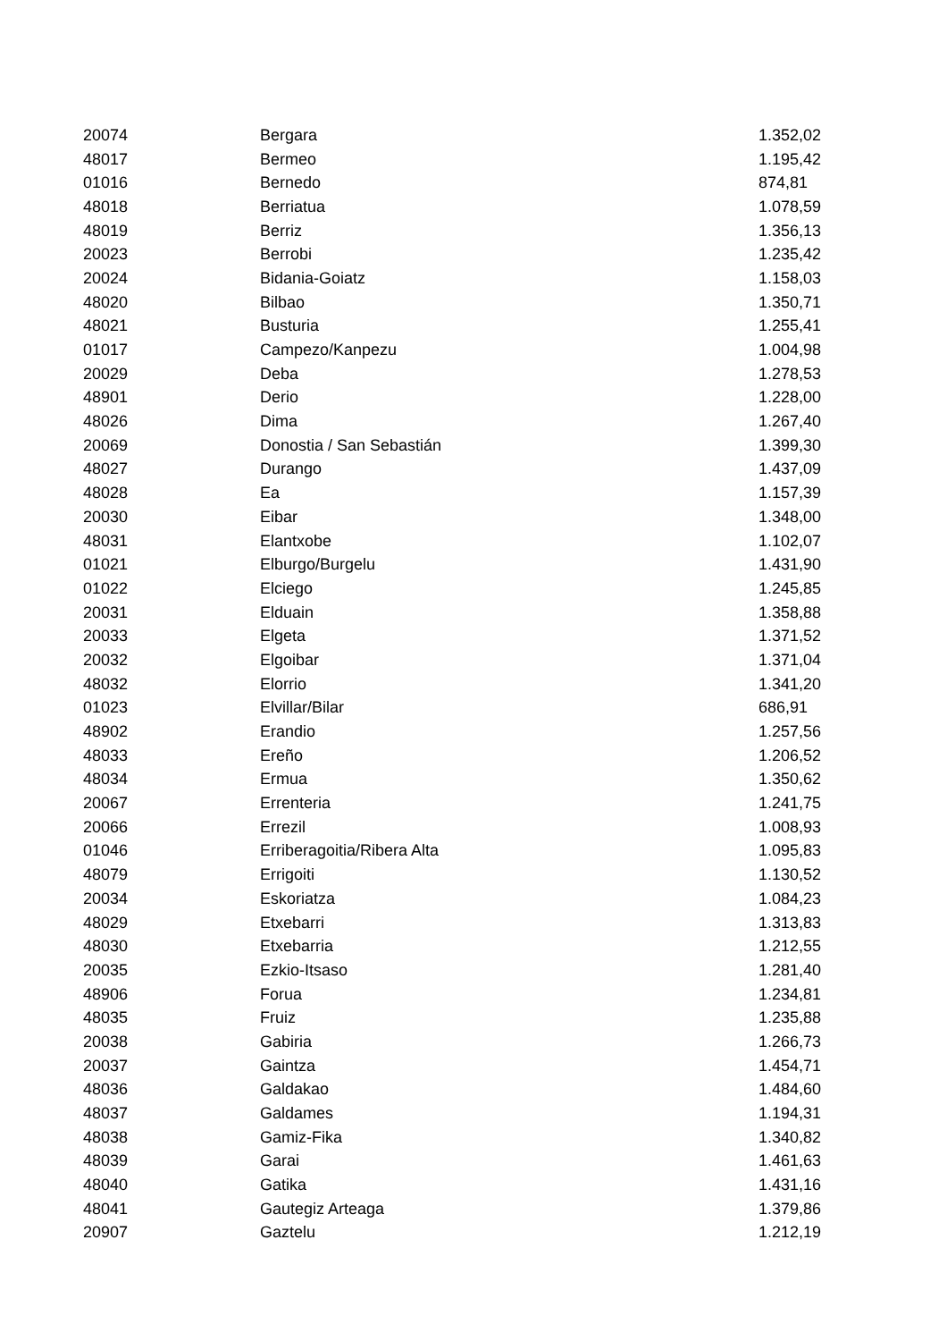| 20074 | Bergara | 1.352,02 |
| 48017 | Bermeo | 1.195,42 |
| 01016 | Bernedo | 874,81 |
| 48018 | Berriatua | 1.078,59 |
| 48019 | Berriz | 1.356,13 |
| 20023 | Berrobi | 1.235,42 |
| 20024 | Bidania-Goiatz | 1.158,03 |
| 48020 | Bilbao | 1.350,71 |
| 48021 | Busturia | 1.255,41 |
| 01017 | Campezo/Kanpezu | 1.004,98 |
| 20029 | Deba | 1.278,53 |
| 48901 | Derio | 1.228,00 |
| 48026 | Dima | 1.267,40 |
| 20069 | Donostia / San Sebastián | 1.399,30 |
| 48027 | Durango | 1.437,09 |
| 48028 | Ea | 1.157,39 |
| 20030 | Eibar | 1.348,00 |
| 48031 | Elantxobe | 1.102,07 |
| 01021 | Elburgo/Burgelu | 1.431,90 |
| 01022 | Elciego | 1.245,85 |
| 20031 | Elduain | 1.358,88 |
| 20033 | Elgeta | 1.371,52 |
| 20032 | Elgoibar | 1.371,04 |
| 48032 | Elorrio | 1.341,20 |
| 01023 | Elvillar/Bilar | 686,91 |
| 48902 | Erandio | 1.257,56 |
| 48033 | Ereño | 1.206,52 |
| 48034 | Ermua | 1.350,62 |
| 20067 | Errenteria | 1.241,75 |
| 20066 | Errezil | 1.008,93 |
| 01046 | Erriberagoitia/Ribera Alta | 1.095,83 |
| 48079 | Errigoiti | 1.130,52 |
| 20034 | Eskoriatza | 1.084,23 |
| 48029 | Etxebarri | 1.313,83 |
| 48030 | Etxebarria | 1.212,55 |
| 20035 | Ezkio-Itsaso | 1.281,40 |
| 48906 | Forua | 1.234,81 |
| 48035 | Fruiz | 1.235,88 |
| 20038 | Gabiria | 1.266,73 |
| 20037 | Gaintza | 1.454,71 |
| 48036 | Galdakao | 1.484,60 |
| 48037 | Galdames | 1.194,31 |
| 48038 | Gamiz-Fika | 1.340,82 |
| 48039 | Garai | 1.461,63 |
| 48040 | Gatika | 1.431,16 |
| 48041 | Gautegiz Arteaga | 1.379,86 |
| 20907 | Gaztelu | 1.212,19 |